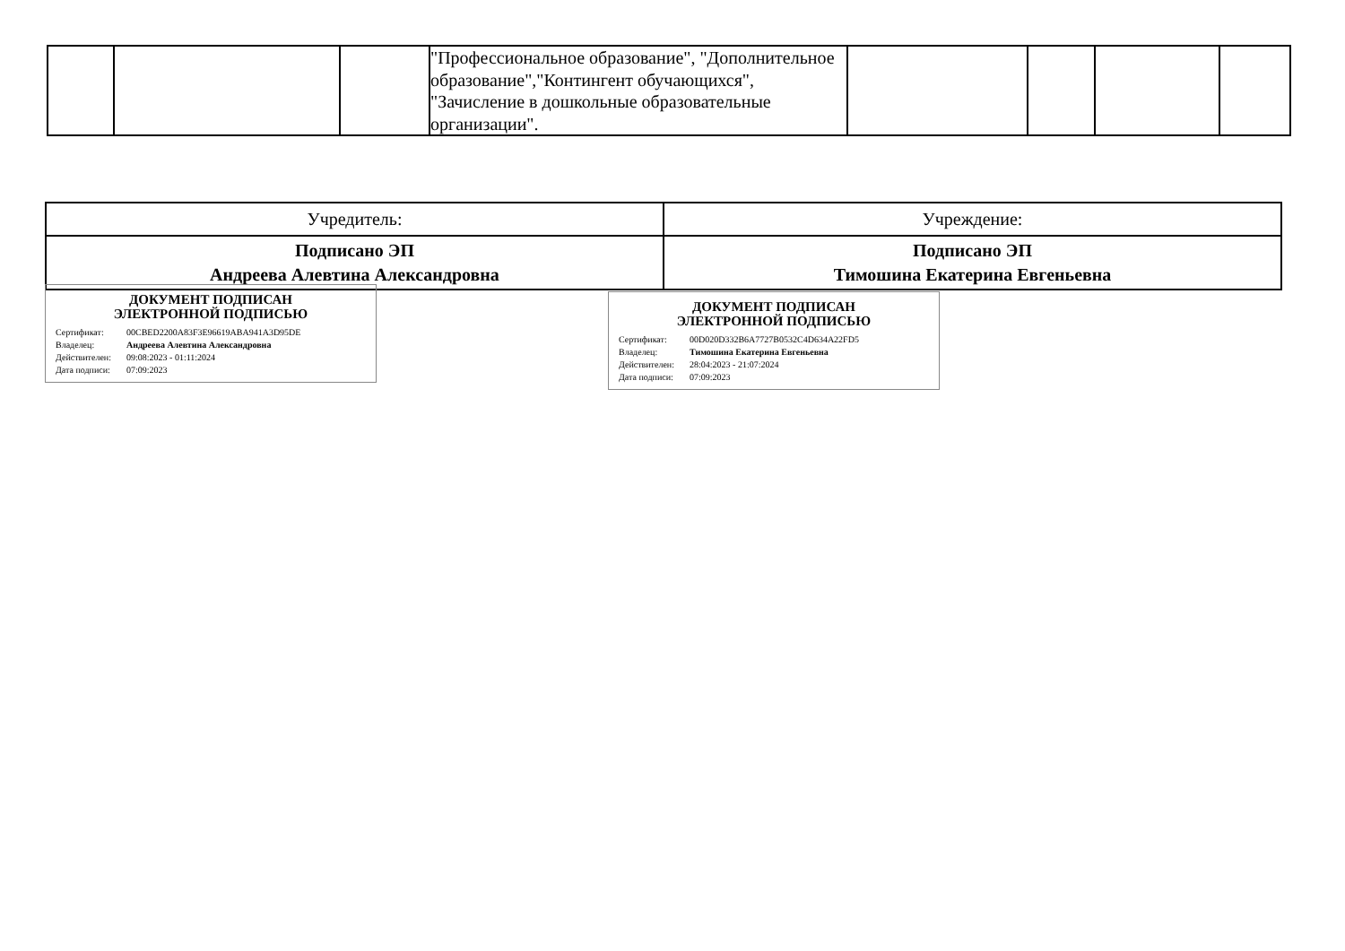| | | | "Профессиональное образование", "Дополнительное образование","Контингент обучающихся", "Зачисление в дошкольные образовательные организации". | | | | |
| Учредитель: | Учреждение: |
| Подписано ЭП Андреева Алевтина Александровна | Подписано ЭП Тимошина Екатерина Евгеньевна |
ДОКУМЕНТ ПОДПИСАН
ЭЛЕКТРОННОЙ ПОДПИСЬЮ
Сертификат: 00CBED2200A83F3E96619ABA941A3D95DE
Владелец: Андреева Алевтина Александровна
Действителен: 09:08:2023 - 01:11:2024
Дата подписи: 07:09:2023
ДОКУМЕНТ ПОДПИСАН
ЭЛЕКТРОННОЙ ПОДПИСЬЮ
Сертификат: 00D020D332B6A7727B0532C4D634A22FD5
Владелец: Тимошина Екатерина Евгеньевна
Действителен: 28:04:2023 - 21:07:2024
Дата подписи: 07:09:2023